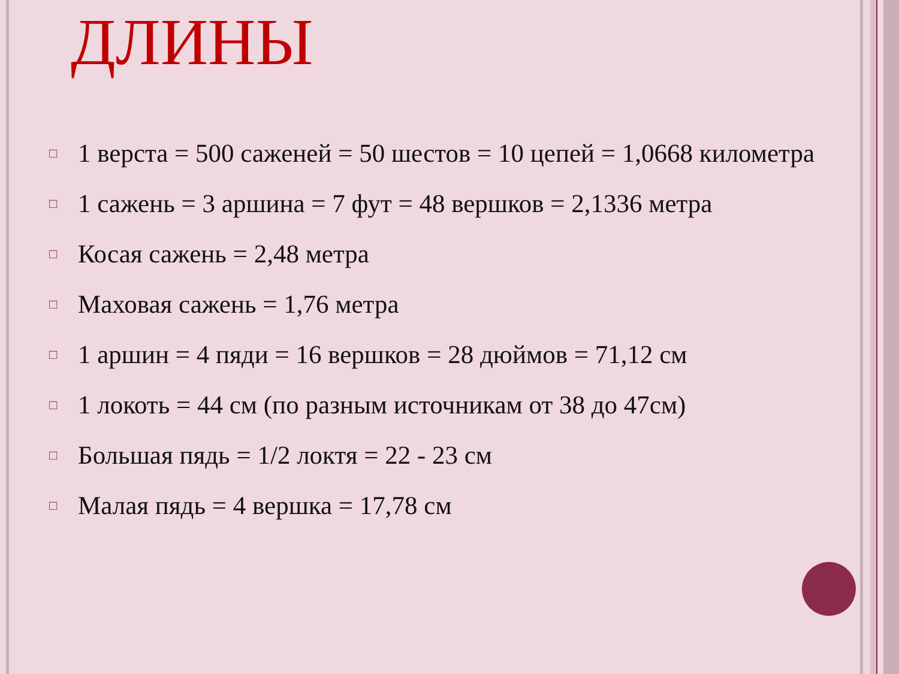ДЛИНЫ
□ 1 верста = 500 саженей = 50 шестов = 10 цепей = 1,0668 километра
□ 1 сажень = 3 аршина = 7 фут = 48 вершков = 2,1336 метра
□ Косая сажень = 2,48 метра
□ Маховая сажень = 1,76 метра
□ 1 аршин = 4 пяди = 16 вершков = 28 дюймов = 71,12 см
□ 1 локоть = 44 см (по разным источникам от 38 до 47см)
□ Большая пядь = 1/2 локтя = 22 - 23 см
□ Малая пядь = 4 вершка = 17,78 см